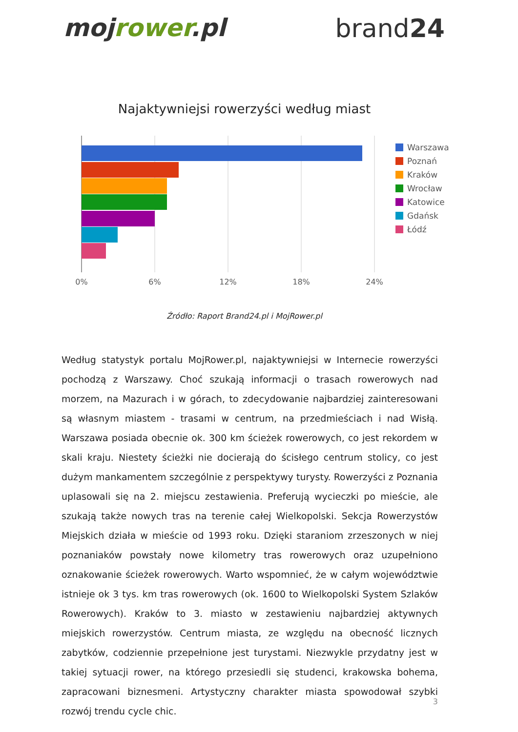mojrower.pl brand24
Najaktywniejsi rowerzyści według miast
0%
6%
12%
18%
24%
Warszawa
Poznań
Kraków
Wrocław
Katowice
Gdańsk
Łódź
Źródło: Raport Brand24.pl i MojRower.pl
Według statystyk portalu MojRower.pl, najaktywniejsi w Internecie rowerzyści pochodzą z Warszawy. Choć szukają informacji o trasach rowerowych nad morzem, na Mazurach i w górach, to zdecydowanie najbardziej zainteresowani są własnym miastem - trasami w centrum, na przedmieściach i nad Wisłą. Warszawa posiada obecnie ok. 300 km ścieżek rowerowych, co jest rekordem w skali kraju. Niestety ścieżki nie docierają do ścisłego centrum stolicy, co jest dużym mankamentem szczególnie z perspektywy turysty. Rowerzyści z Poznania uplasowali się na 2. miejscu zestawienia. Preferują wycieczki po mieście, ale szukają także nowych tras na terenie całej Wielkopolski. Sekcja Rowerzystów Miejskich działa w mieście od 1993 roku. Dzięki staraniom zrzeszonych w niej poznaniaków powstały nowe kilometry tras rowerowych oraz uzupełniono oznakowanie ścieżek rowerowych. Warto wspomnieć, że w całym województwie istnieje ok 3 tys. km tras rowerowych (ok. 1600 to Wielkopolski System Szlaków Rowerowych). Kraków to 3. miasto w zestawieniu najbardziej aktywnych miejskich rowerzystów. Centrum miasta, ze względu na obecność licznych zabytków, codziennie przepełnione jest turystami. Niezwykle przydatny jest w takiej sytuacji rower, na którego przesiedli się studenci, krakowska bohema, zapracowani biznesmeni. Artystyczny charakter miasta spowodował szybki rozwój trendu cycle chic.
3